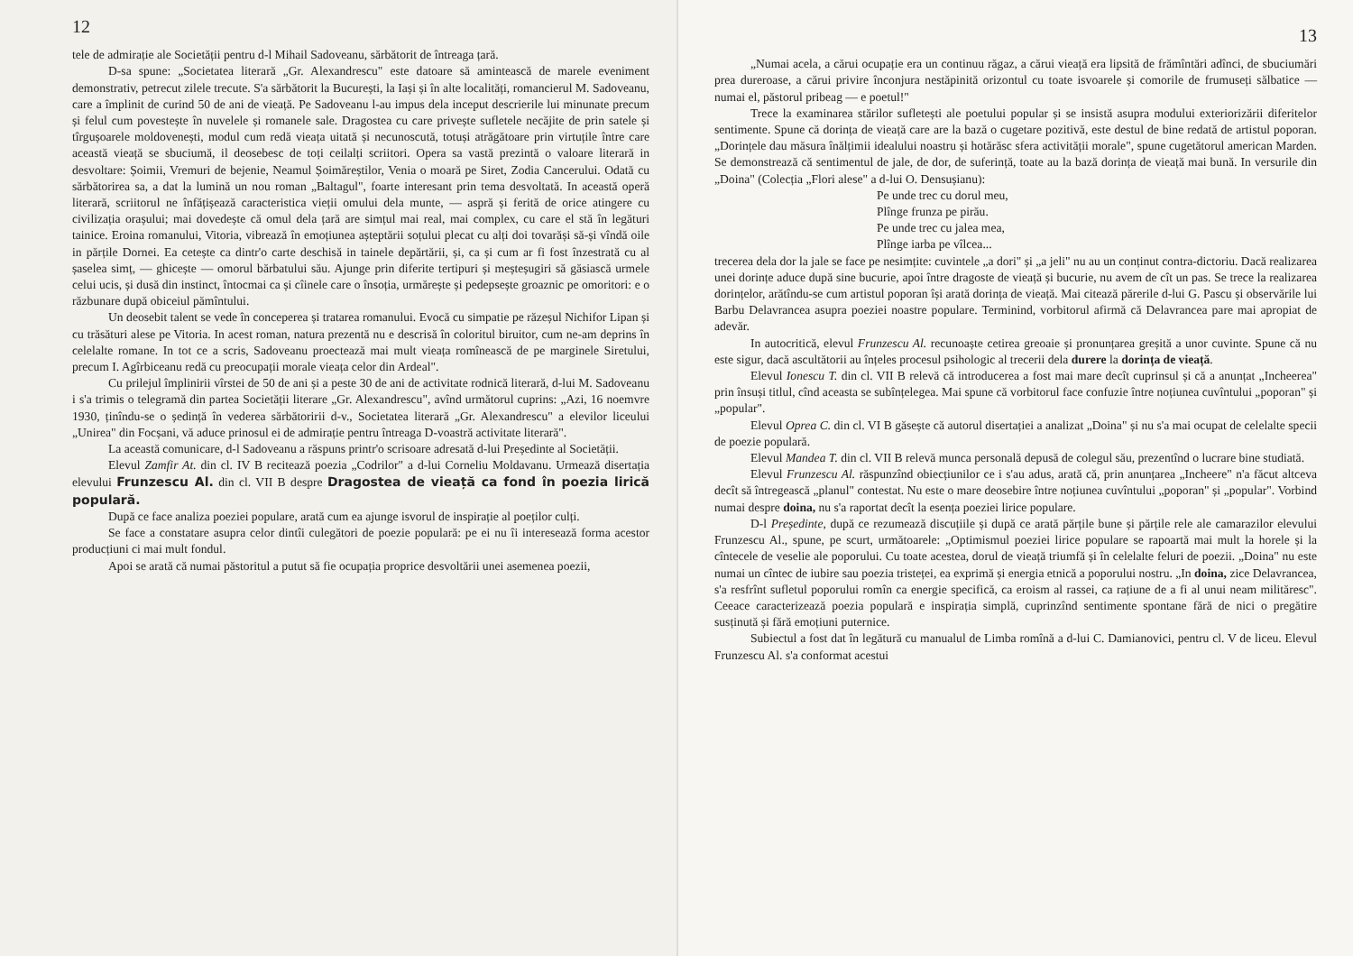12
tele de admirație ale Societății pentru d-l Mihail Sadoveanu, sărbătorit de întreaga țară.
D-sa spune: „Societatea literară „Gr. Alexandrescu" este datoare să amintească de marele eveniment demonstrativ, petrecut zilele trecute. S'a sărbătorit la București, la Iași și în alte localități, romancierul M. Sadoveanu, care a împlinit de curind 50 de ani de vieață. Pe Sadoveanu l-au impus dela inceput descrierile lui minunate precum și felul cum povestește în nuvelele și romanele sale. Dragostea cu care privește sufletele necăjite de prin satele și tîrgușoarele moldovenești, modul cum redă vieața uitată și necunoscută, totuși atrăgătoare prin virtuțile între care această vieață se sbuciumă, il deosebesc de toți ceilalți scriitori. Opera sa vastă prezintă o valoare literară in desvoltare: Șoimii, Vremuri de bejenie, Neamul Șoimăreștilor, Venia o moară pe Siret, Zodia Cancerului. Odată cu sărbătorirea sa, a dat la lumină un nou roman „Baltagul", foarte interesant prin tema desvoltată. In această operă literară, scriitorul ne înfățișează caracteristica vieții omului dela munte, — aspră și ferită de orice atingere cu civilizația orașului; mai dovedește că omul dela țară are simțul mai real, mai complex, cu care el stă în legături tainice. Eroina romanului, Vitoria, vibrează în emoțiunea așteptării soțului plecat cu alți doi tovarăși să-și vîndă oile in părțile Dornei. Ea cetește ca dintr'o carte deschisă in tainele depărtării, și, ca și cum ar fi fost înzestrată cu al șaselea simț, — ghicește — omorul bărbatului său. Ajunge prin diferite tertipuri și meșteșugiri să găsiască urmele celui ucis, și dusă din instinct, întocmai ca și cîinele care o însoția, urmărește și pedepsește groaznic pe omoritori: e o răzbunare după obiceiul pămîntului.
Un deosebit talent se vede în conceperea și tratarea romanului. Evocă cu simpatie pe răzeșul Nichifor Lipan și cu trăsături alese pe Vitoria. In acest roman, natura prezentă nu e descrisă în coloritul biruitor, cum ne-am deprins în celelalte romane. In tot ce a scris, Sadoveanu proectează mai mult vieața romînească de pe marginele Siretului, precum I. Agîrbiceanu redă cu preocupații morale vieața celor din Ardeal".
Cu prilejul împlinirii vîrstei de 50 de ani și a peste 30 de ani de activitate rodnică literară, d-lui M. Sadoveanu i s'a trimis o telegramă din partea Societății literare „Gr. Alexandrescu", avînd următorul cuprins: „Azi, 16 noemvre 1930, ținîndu-se o ședință în vederea sărbătoririi d-v., Societatea literară „Gr. Alexandrescu" a elevilor liceului „Unirea" din Focșani, vă aduce prinosul ei de admirație pentru întreaga D-voastră activitate literară".
La această comunicare, d-l Sadoveanu a răspuns printr'o scrisoare adresată d-lui Președinte al Societății.
Elevul Zamfir At. din cl. IV B recitează poezia „Codrilor" a d-lui Corneliu Moldavanu. Urmează disertația elevului Frunzescu Al. din cl. VII B despre Dragostea de vieață ca fond în poezia lirică populară.
După ce face analiza poeziei populare, arată cum ea ajunge isvorul de inspirație al poeților culți.
Se face a constatare asupra celor dintîi culegători de poezie populară: pe ei nu îi interesează forma acestor producțiuni ci mai mult fondul.
Apoi se arată că numai păstoritul a putut să fie ocupația proprice desvoltării unei asemenea poezii,
13
„Numai acela, a cărui ocupație era un continuu răgaz, a cărui vieață era lipsită de frămîntări adînci, de sbuciumări prea dureroase, a cărui privire înconjura nestăpinită orizontul cu toate isvoarele și comorile de frumuseți sălbatice — numai el, păstorul pribeag — e poetul!"
Trece la examinarea stărilor sufletești ale poetului popular și se insistă asupra modului exteriorizării diferitelor sentimente. Spune că dorința de vieață care are la bază o cugetare pozitivă, este destul de bine redată de artistul poporan. „Dorințele dau măsura înălțimii idealului noastru și hotărăsc sfera activității morale", spune cugetătorul american Marden. Se demonstrează că sentimentul de jale, de dor, de suferință, toate au la bază dorința de vieață mai bună. In versurile din „Doina" (Colecția „Flori alese" a d-lui O. Densușianu):
Pe unde trec cu dorul meu,
Plînge frunza pe pirău.
Pe unde trec cu jalea mea,
Plînge iarba pe vîlcea...
trecerea dela dor la jale se face pe nesimțite: cuvintele „a dori" și „a jeli" nu au un conținut contra-dictoriu. Dacă realizarea unei dorințe aduce după sine bucurie, apoi între dragoste de vieață și bucurie, nu avem de cît un pas. Se trece la realizarea dorințelor, arătîndu-se cum artistul poporan își arată dorința de vieață. Mai citează părerile d-lui G. Pascu și observările lui Barbu Delavrancea asupra poeziei noastre populare. Terminind, vorbitorul afirmă că Delavrancea pare mai apropiat de adevăr.
In autocritică, elevul Frunzescu Al. recunoaște cetirea greoaie și pronunțarea greșită a unor cuvinte. Spune că nu este sigur, dacă ascultătorii au înțeles procesul psihologic al trecerii dela durere la dorința de vieață.
Elevul Ionescu T. din cl. VII B relevă că introducerea a fost mai mare decît cuprinsul și că a anunțat „Incheerea" prin însuși titlul, cînd aceasta se subînțelegea. Mai spune că vorbitorul face confuzie între noțiunea cuvîntului „poporan" și „popular".
Elevul Oprea C. din cl. VI B găsește că autorul disertației a analizat „Doina" și nu s'a mai ocupat de celelalte specii de poezie populară.
Elevul Mandea T. din cl. VII B relevă munca personală depusă de colegul său, prezentînd o lucrare bine studiată.
Elevul Frunzescu Al. răspunzînd obiecțiunilor ce i s'au adus, arată că, prin anunțarea „Incheere" n'a făcut altceva decît să întregească „planul" contestat. Nu este o mare deosebire între noțiunea cuvîntului „poporan" și „popular". Vorbind numai despre doina, nu s'a raportat decît la esența poeziei lirice populare.
D-l Președinte, după ce rezumează discuțiile și după ce arată părțile bune și părțile rele ale camarazilor elevului Frunzescu Al., spune, pe scurt, următoarele: „Optimismul poeziei lirice populare se rapoartă mai mult la horele și la cîntecele de veselie ale poporului. Cu toate acestea, dorul de vieață triumfă și în celelalte feluri de poezii. „Doina" nu este numai un cîntec de iubire sau poezia tristeței, ea exprimă și energia etnică a poporului nostru. „In doina, zice Delavrancea, s'a resfrînt sufletul poporului romîn ca energie specifică, ca eroism al rassei, ca rațiune de a fi al unui neam milităresc". Ceeace caracterizează poezia populară e inspirația simplă, cuprinzînd sentimente spontane fără de nici o pregătire susținută și fără emoțiuni puternice.
Subiectul a fost dat în legătură cu manualul de Limba romînă a d-lui C. Damianovici, pentru cl. V de liceu. Elevul Frunzescu Al. s'a conformat acestui